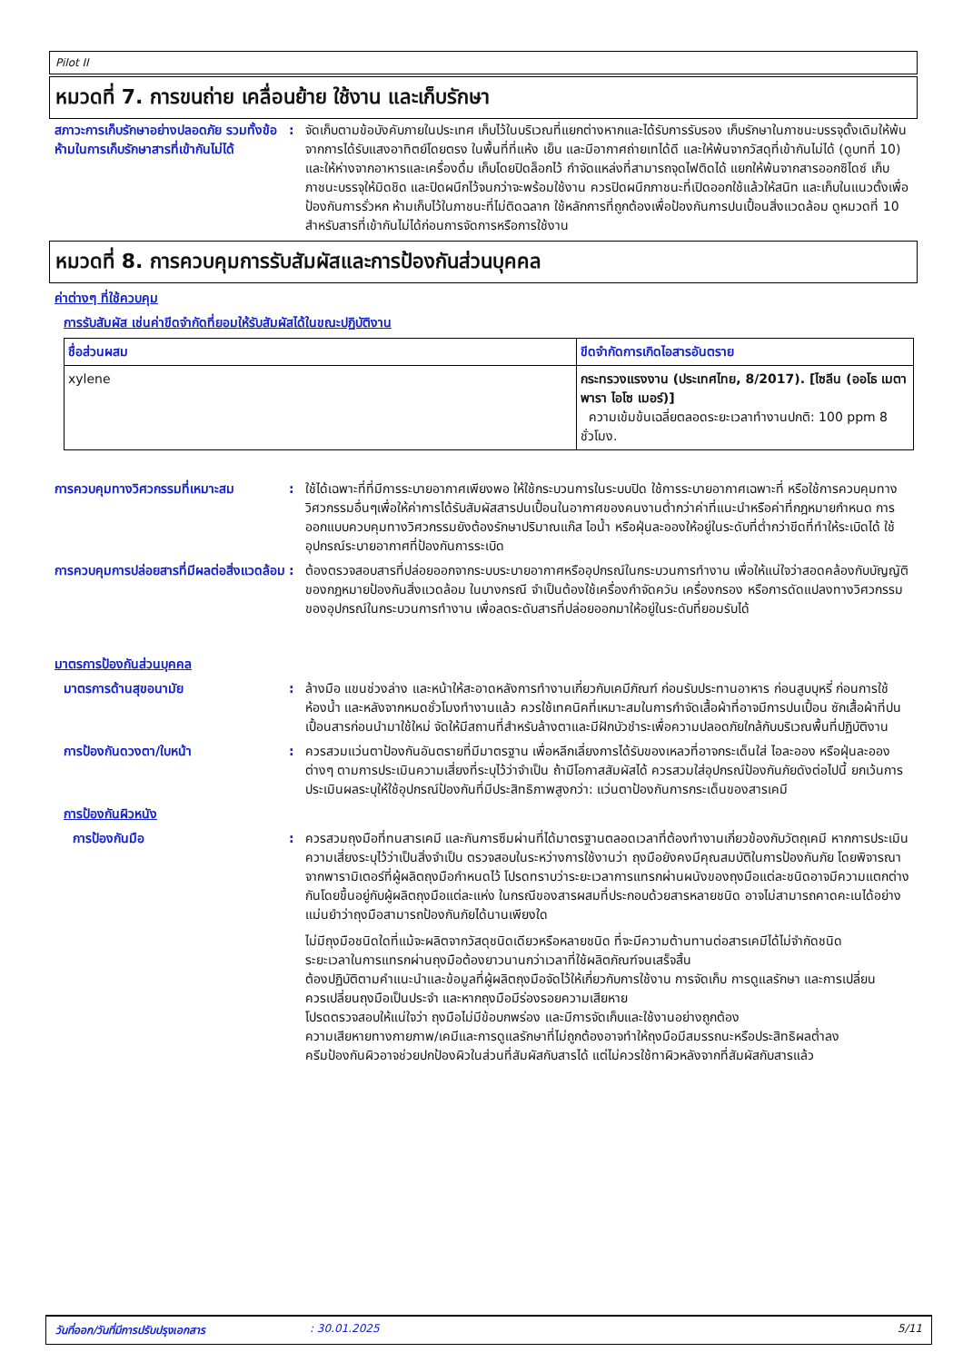Pilot II
หมวดที่ 7. การขนถ่าย เคลื่อนย้าย ใช้งาน และเก็บรักษา
สภาวะการเก็บรักษาอย่างปลอดภัย รวมทั้งข้อห้ามในการเก็บรักษาสารที่เข้ากันไม่ได้
: จัดเก็บตามข้อบังคับภายในประเทศ เก็บไว้ในบริเวณที่แยกต่างหากและได้รับการรับรอง เก็บรักษาในภาชนะบรรจุดั้งเดิมให้พ้นจากการได้รับแสงอาทิตย์โดยตรง ในพื้นที่ที่แห้ง เย็น และมีอากาศถ่ายเทได้ดี และให้พ้นจากวัสดุที่เข้ากันไม่ได้ (ดูบทที่ 10) และให้ห่างจากอาหารและเครื่องดื่ม เก็บโดยปิดล็อกไว้ กำจัดแหล่งที่สามารถจุดไฟติดได้ แยกให้พ้นจากสารออกซิไดซ์ เก็บภาชนะบรรจุให้มิดชิด และปิดผนึกไว้จนกว่าจะพร้อมใช้งาน ควรปิดผนึกภาชนะที่เปิดออกใช้แล้วให้สนิท และเก็บในแนวตั้งเพื่อป้องกันการรั่วหก ห้ามเก็บไว้ในภาชนะที่ไม่ติดฉลาก ใช้หลักการที่ถูกต้องเพื่อป้องกันการปนเปื้อนสิ่งแวดล้อม ดูหมวดที่ 10 สำหรับสารที่เข้ากันไม่ได้ก่อนการจัดการหรือการใช้งาน
หมวดที่ 8. การควบคุมการรับสัมผัสและการป้องกันส่วนบุคคล
ค่าต่างๆ ที่ใช้ควบคุม
การรับสัมผัส เช่นค่าขีดจำกัดที่ยอมให้รับสัมผัสได้ในขณะปฏิบัติงาน
| ชื่อส่วนผสม | ขีดจำกัดการเกิดไอสารอันตราย |
| --- | --- |
| xylene | กระทรวงแรงงาน (ประเทศไทย, 8/2017). [ไซลีน (ออโธ เมตา พารา ไอโซ เมอร์)] ความเข้มข้นเฉลี่ยตลอดระยะเวลาทำงานปกติ: 100 ppm 8 ชั่วโมง. |
การควบคุมทางวิศวกรรมที่เหมาะสม : ใช้ได้เฉพาะที่ที่มีการระบายอากาศเพียงพอ ให้ใช้กระบวนการในระบบปิด ใช้การระบายอากาศเฉพาะที่ หรือใช้การควบคุมทางวิศวกรรมอื่นๆเพื่อให้ค่าการได้รับสัมผัสสารปนเปื้อนในอากาศของคนงานต่ำกว่าค่าที่แนะนำหรือค่าที่กฎหมายกำหนด การออกแบบควบคุมทางวิศวกรรมยังต้องรักษาปริมาณแก๊ส ไอน้ำ หรือฝุ่นละอองให้อยู่ในระดับที่ต่ำกว่าขีดที่ทำให้ระเบิดได้ ใช้อุปกรณ์ระบายอากาศที่ป้องกันการระเบิด
การควบคุมการปล่อยสารที่มีผลต่อสิ่งแวดล้อม
: ต้องตรวจสอบสารที่ปล่อยออกจากระบบระบายอากาศหรืออุปกรณ์ในกระบวนการทำงาน เพื่อให้แน่ใจว่าสอดคล้องกับบัญญัติของกฎหมายป้องกันสิ่งแวดล้อม ในบางกรณี จำเป็นต้องใช้เครื่องกำจัดควัน เครื่องกรอง หรือการดัดแปลงทางวิศวกรรมของอุปกรณ์ในกระบวนการทำงาน เพื่อลดระดับสารที่ปล่อยออกมาให้อยู่ในระดับที่ยอมรับได้
มาตรการป้องกันส่วนบุคคล
มาตรการด้านสุขอนามัย : ล้างมือ แขนช่วงล่าง และหน้าให้สะอาดหลังการทำงานเกี่ยวกับเคมีภัณฑ์ ก่อนรับประทานอาหาร ก่อนสูบบุหรี่ ก่อนการใช้ห้องน้ำ และหลังจากหมดชั่วโมงทำงานแล้ว ควรใช้เทคนิคที่เหมาะสมในการกำจัดเสื้อผ้าที่อาจมีการปนเปื้อน ซักเสื้อผ้าที่ปนเปื้อนสารก่อนนำมาใช้ใหม่ จัดให้มีสถานที่สำหรับล้างตาและมีฝักบัวชำระเพื่อความปลอดภัยใกล้กับบริเวณพื้นที่ปฏิบัติงาน
การป้องกันดวงตา/ใบหน้า : ควรสวมแว่นตาป้องกันอันตรายที่มีมาตรฐาน เพื่อหลีกเลี่ยงการได้รับของเหลวที่อาจกระเด็นใส่ ไอละออง หรือฝุ่นละอองต่างๆ ตามการประเมินความเสี่ยงที่ระบุไว้ว่าจำเป็น ถ้ามีโอกาสสัมผัสได้ ควรสวมใส่อุปกรณ์ป้องกันภัยดังต่อไปนี้ ยกเว้นการประเมินผลระบุให้ใช้อุปกรณ์ป้องกันที่มีประสิทธิภาพสูงกว่า: แว่นตาป้องกันการกระเด็นของสารเคมี
การป้องกันผิวหนัง
การป้องกันมือ : ควรสวมถุงมือที่ทนสารเคมี และกันการซึมผ่านที่ได้มาตรฐานตลอดเวลาที่ต้องทำงานเกี่ยวข้องกับวัตถุเคมี หากการประเมินความเสี่ยงระบุไว้ว่าเป็นสิ่งจำเป็น ตรวจสอบในระหว่างการใช้งานว่า ถุงมือยังคงมีคุณสมบัติในการป้องกันภัย โดยพิจารณาจากพารามิเตอร์ที่ผู้ผลิตถุงมือกำหนดไว้ โปรดทราบว่าระยะเวลาการแทรกผ่านผนังของถุงมือแต่ละชนิดอาจมีความแตกต่างกันโดยขึ้นอยู่กับผู้ผลิตถุงมือแต่ละแห่ง ในกรณีของสารผสมที่ประกอบด้วยสารหลายชนิด อาจไม่สามารถคาดคะเนได้อย่างแม่นยำว่าถุงมือสามารถป้องกันภัยได้นานเพียงใด
ไม่มีถุงมือชนิดใดที่แม้จะผลิตจากวัสดุชนิดเดียวหรือหลายชนิด ที่จะมีความต้านทานต่อสารเคมีได้ไม่จำกัดชนิด
ระยะเวลาในการแทรกผ่านถุงมือต้องยาวนานกว่าเวลาที่ใช้ผลิตภัณฑ์จนเสร็จสิ้น
ต้องปฏิบัติตามคำแนะนำและข้อมูลที่ผู้ผลิตถุงมือจัดไว้ให้เกี่ยวกับการใช้งาน การจัดเก็บ การดูแลรักษา และการเปลี่ยน
ควรเปลี่ยนถุงมือเป็นประจำ และหากถุงมือมีร่องรอยความเสียหาย
โปรดตรวจสอบให้แน่ใจว่า ถุงมือไม่มีข้อบกพร่อง และมีการจัดเก็บและใช้งานอย่างถูกต้อง
ความเสียหายทางกายภาพ/เคมีและการดูแลรักษาที่ไม่ถูกต้องอาจทำให้ถุงมือมีสมรรถนะหรือประสิทธิผลต่ำลง
ครีมป้องกันผิวอาจช่วยปกป้องผิวในส่วนที่สัมผัสกับสารได้ แต่ไม่ควรใช้ทาผิวหลังจากที่สัมผัสกับสารแล้ว
วันที่ออก/วันที่มีการปรับปรุงเอกสาร: 30.01.2025 5/11